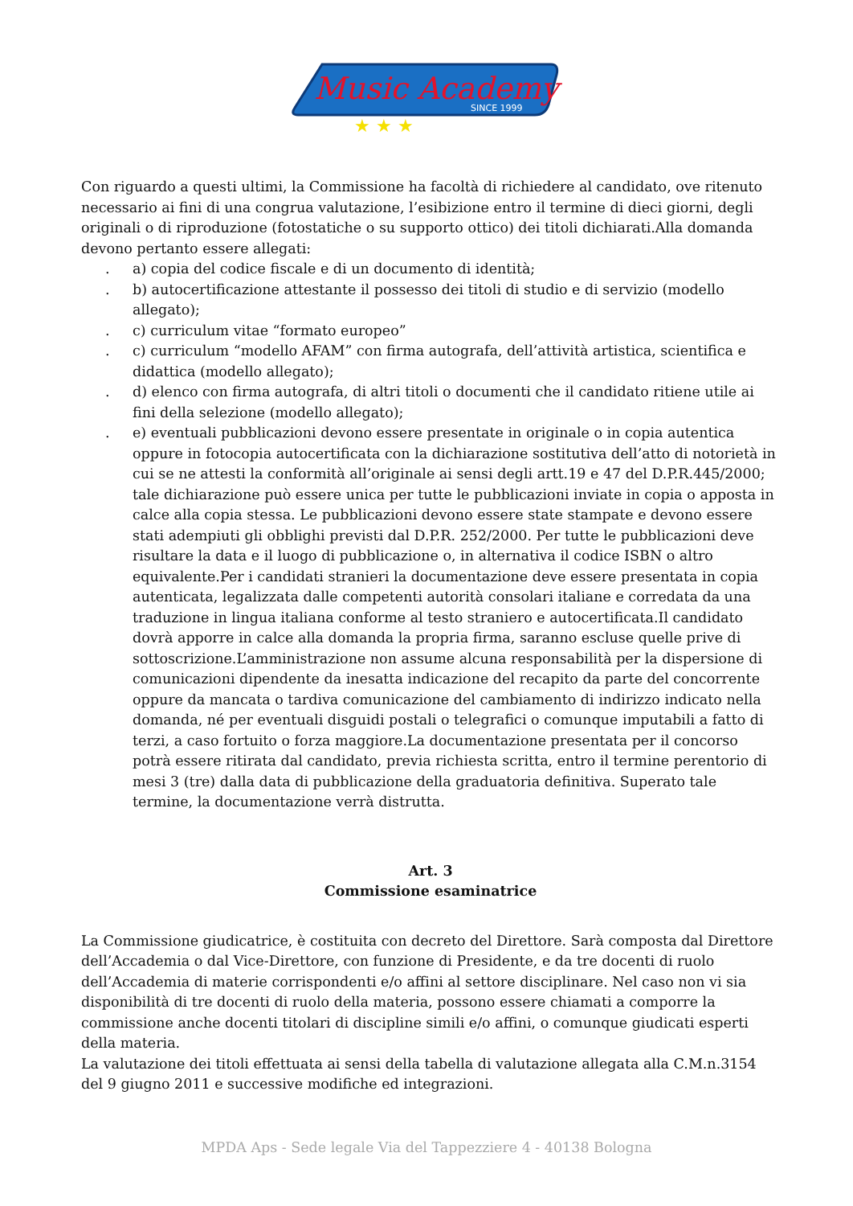Music Academy
SINCE 1999
★ ★ ★
Con riguardo a questi ultimi, la Commissione ha facoltà di richiedere al candidato, ove ritenuto necessario ai fini di una congrua valutazione, l’esibizione entro il termine di dieci giorni, degli originali o di riproduzione (fotostatiche o su supporto ottico) dei titoli dichiarati.Alla domanda devono pertanto essere allegati:
. a) copia del codice fiscale e di un documento di identità;
. b) autocertificazione attestante il possesso dei titoli di studio e di servizio (modello allegato);
. c) curriculum vitae “formato europeo”
. c) curriculum “modello AFAM” con firma autografa, dell’attività artistica, scientifica e didattica (modello allegato);
. d) elenco con firma autografa, di altri titoli o documenti che il candidato ritiene utile ai fini della selezione (modello allegato);
. e) eventuali pubblicazioni devono essere presentate in originale o in copia autentica oppure in fotocopia autocertificata con la dichiarazione sostitutiva dell’atto di notorietà in cui se ne attesti la conformità all’originale ai sensi degli artt.19 e 47 del D.P.R.445/2000; tale dichiarazione può essere unica per tutte le pubblicazioni inviate in copia o apposta in calce alla copia stessa. Le pubblicazioni devono essere state stampate e devono essere stati adempiuti gli obblighi previsti dal D.P.R. 252/2000. Per tutte le pubblicazioni deve risultare la data e il luogo di pubblicazione o, in alternativa il codice ISBN o altro equivalente.Per i candidati stranieri la documentazione deve essere presentata in copia autenticata, legalizzata dalle competenti autorità consolari italiane e corredata da una traduzione in lingua italiana conforme al testo straniero e autocertificata.Il candidato dovrà apporre in calce alla domanda la propria firma, saranno escluse quelle prive di sottoscrizione.L’amministrazione non assume alcuna responsabilità per la dispersione di comunicazioni dipendente da inesatta indicazione del recapito da parte del concorrente oppure da mancata o tardiva comunicazione del cambiamento di indirizzo indicato nella domanda, né per eventuali disguidi postali o telegrafici o comunque imputabili a fatto di terzi, a caso fortuito o forza maggiore.La documentazione presentata per il concorso potrà essere ritirata dal candidato, previa richiesta scritta, entro il termine perentorio di mesi 3 (tre) dalla data di pubblicazione della graduatoria definitiva. Superato tale termine, la documentazione verrà distrutta.
Art. 3
Commissione esaminatrice
La Commissione giudicatrice, è costituita con decreto del Direttore. Sarà composta dal Direttore dell’Accademia o dal Vice-Direttore, con funzione di Presidente, e da tre docenti di ruolo dell’Accademia di materie corrispondenti e/o affini al settore disciplinare. Nel caso non vi sia disponibilità di tre docenti di ruolo della materia, possono essere chiamati a comporre la commissione anche docenti titolari di discipline simili e/o affini, o comunque giudicati esperti della materia.
La valutazione dei titoli effettuata ai sensi della tabella di valutazione allegata alla C.M.n.3154 del 9 giugno 2011 e successive modifiche ed integrazioni.
MPDA Aps - Sede legale Via del Tappezziere 4 - 40138 Bologna